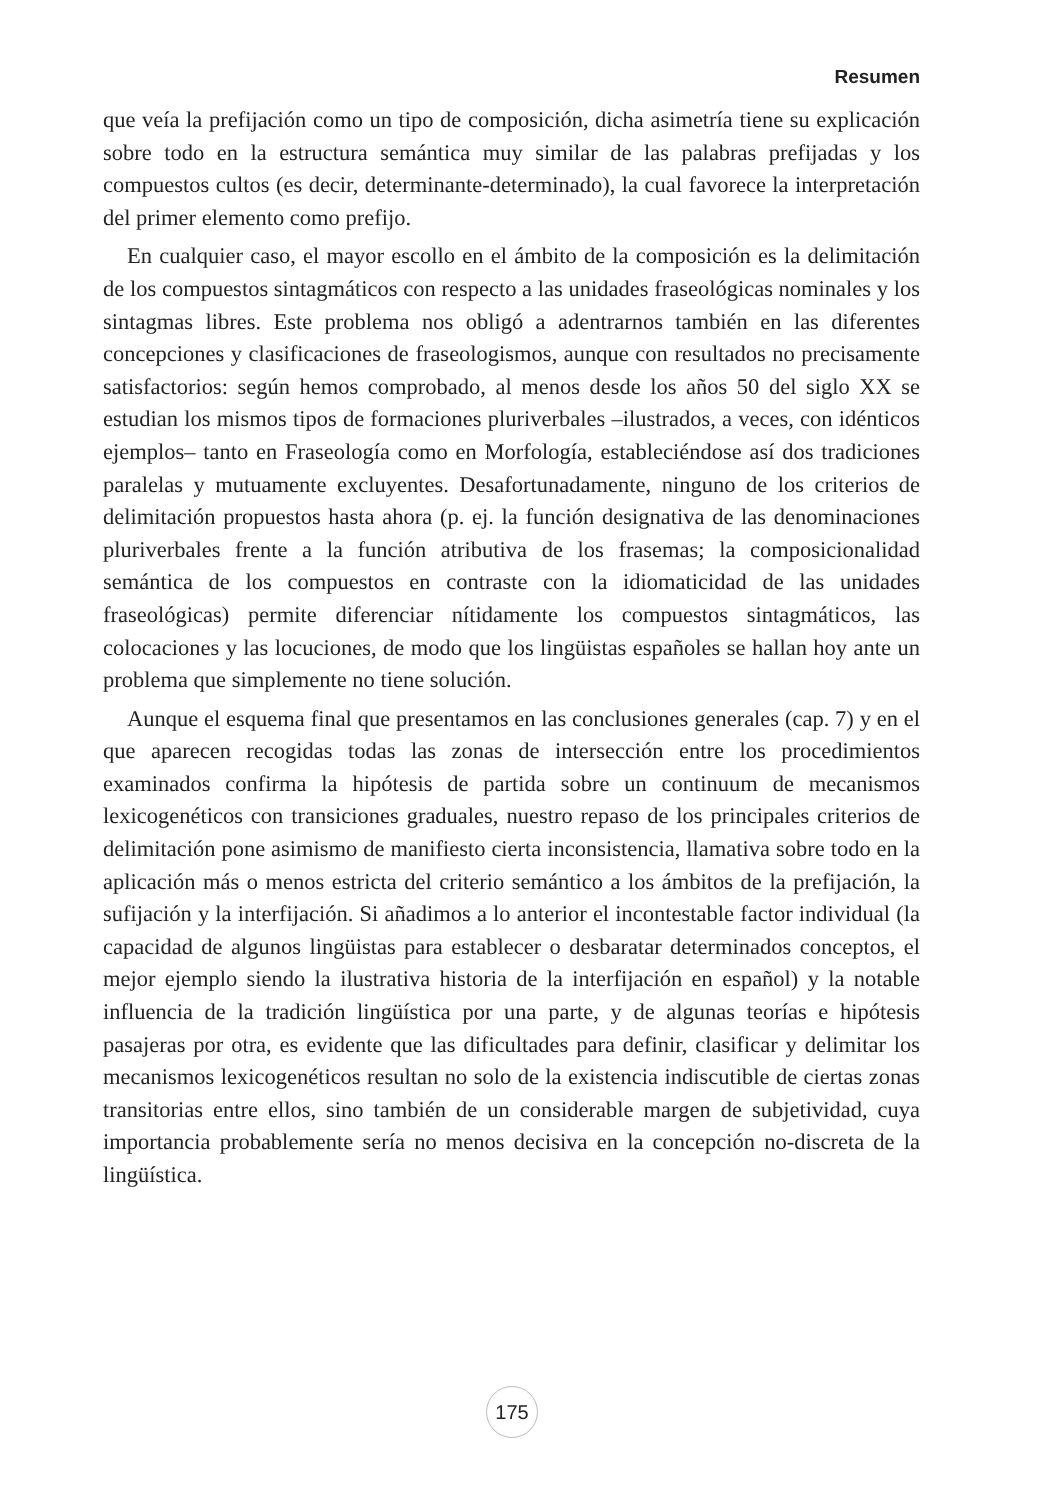Resumen
que veía la prefijación como un tipo de composición, dicha asimetría tiene su explicación sobre todo en la estructura semántica muy similar de las palabras prefijadas y los compuestos cultos (es decir, determinante-determinado), la cual favorece la interpretación del primer elemento como prefijo.
En cualquier caso, el mayor escollo en el ámbito de la composición es la delimitación de los compuestos sintagmáticos con respecto a las unidades fraseológicas nominales y los sintagmas libres. Este problema nos obligó a adentrarnos también en las diferentes concepciones y clasificaciones de fraseologismos, aunque con resultados no precisamente satisfactorios: según hemos comprobado, al menos desde los años 50 del siglo XX se estudian los mismos tipos de formaciones pluriverbales –ilustrados, a veces, con idénticos ejemplos– tanto en Fraseología como en Morfología, estableciéndose así dos tradiciones paralelas y mutuamente excluyentes. Desafortunadamente, ninguno de los criterios de delimitación propuestos hasta ahora (p. ej. la función designativa de las denominaciones pluriverbales frente a la función atributiva de los frasemas; la composicionalidad semántica de los compuestos en contraste con la idiomaticidad de las unidades fraseológicas) permite diferenciar nítidamente los compuestos sintagmáticos, las colocaciones y las locuciones, de modo que los lingüistas españoles se hallan hoy ante un problema que simplemente no tiene solución.
Aunque el esquema final que presentamos en las conclusiones generales (cap. 7) y en el que aparecen recogidas todas las zonas de intersección entre los procedimientos examinados confirma la hipótesis de partida sobre un continuum de mecanismos lexicogenéticos con transiciones graduales, nuestro repaso de los principales criterios de delimitación pone asimismo de manifiesto cierta inconsistencia, llamativa sobre todo en la aplicación más o menos estricta del criterio semántico a los ámbitos de la prefijación, la sufijación y la interfijación. Si añadimos a lo anterior el incontestable factor individual (la capacidad de algunos lingüistas para establecer o desbaratar determinados conceptos, el mejor ejemplo siendo la ilustrativa historia de la interfijación en español) y la notable influencia de la tradición lingüística por una parte, y de algunas teorías e hipótesis pasajeras por otra, es evidente que las dificultades para definir, clasificar y delimitar los mecanismos lexicogenéticos resultan no solo de la existencia indiscutible de ciertas zonas transitorias entre ellos, sino también de un considerable margen de subjetividad, cuya importancia probablemente sería no menos decisiva en la concepción no-discreta de la lingüística.
175